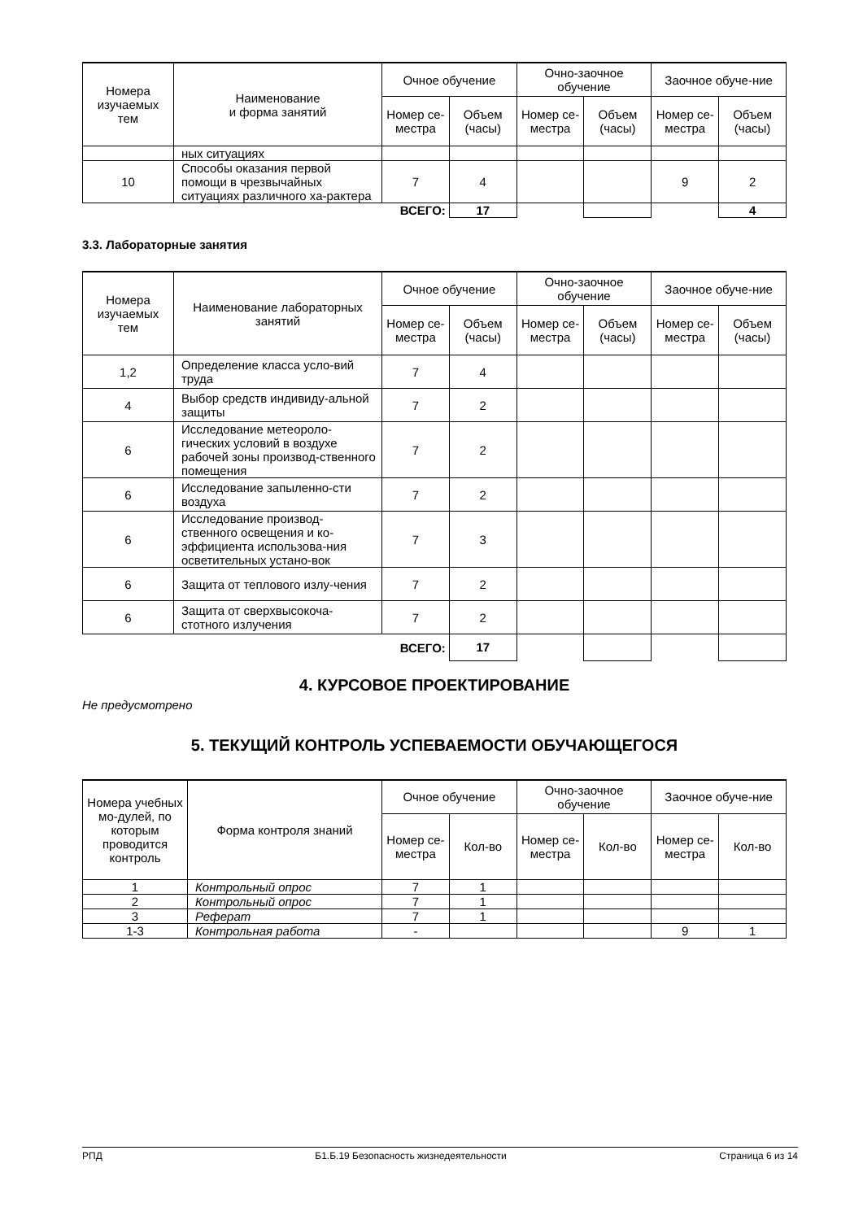| Номера изучаемых тем | Наименование и форма занятий | Очное обучение | | Очно-заочное обучение | | Заочное обуче-ние | |
| --- | --- | --- | --- | --- | --- | --- | --- |
| | | Номер се-местра | Объем (часы) | Номер се-местра | Объем (часы) | Номер се-местра | Объем (часы) |
| | ных ситуациях | | | | | | |
| 10 | Способы оказания первой помощи в чрезвычайных ситуациях различного ха-рактера | 7 | 4 | | | 9 | 2 |
| | | ВСЕГО: | 17 | | | | 4 |
3.3. Лабораторные занятия
| Номера изучаемых тем | Наименование лабораторных занятий | Очное обучение | | Очно-заочное обучение | | Заочное обуче-ние | |
| --- | --- | --- | --- | --- | --- | --- | --- |
| | | Номер се-местра | Объем (часы) | Номер се-местра | Объем (часы) | Номер се-местра | Объем (часы) |
| 1,2 | Определение класса усло-вий труда | 7 | 4 | | | | |
| 4 | Выбор средств индивиду-альной защиты | 7 | 2 | | | | |
| 6 | Исследование метеороло-гических условий в воздухе рабочей зоны производ-ственного помещения | 7 | 2 | | | | |
| 6 | Исследование запыленно-сти воздуха | 7 | 2 | | | | |
| 6 | Исследование производ-ственного освещения и ко-эффициента использова-ния осветительных устано-вок | 7 | 3 | | | | |
| 6 | Защита от теплового излу-чения | 7 | 2 | | | | |
| 6 | Защита от сверхвысокоча-стотного излучения | 7 | 2 | | | | |
| | | ВСЕГО: | 17 | | | | |
4. КУРСОВОЕ ПРОЕКТИРОВАНИЕ
Не предусмотрено
5. ТЕКУЩИЙ КОНТРОЛЬ УСПЕВАЕМОСТИ ОБУЧАЮЩЕГОСЯ
| Номера учебных мо-дулей, по которым проводится контроль | Форма контроля знаний | Очное обучение | | Очно-заочное обучение | | Заочное обуче-ние | |
| --- | --- | --- | --- | --- | --- | --- | --- |
| | | Номер се-местра | Кол-во | Номер се-местра | Кол-во | Номер се-местра | Кол-во |
| 1 | Контрольный опрос | 7 | 1 | | | | |
| 2 | Контрольный опрос | 7 | 1 | | | | |
| 3 | Реферат | 7 | 1 | | | | |
| 1-3 | Контрольная работа | - | | | | 9 | 1 |
РПД Б1.Б.19 Безопасность жизнедеятельности Страница 6 из 14